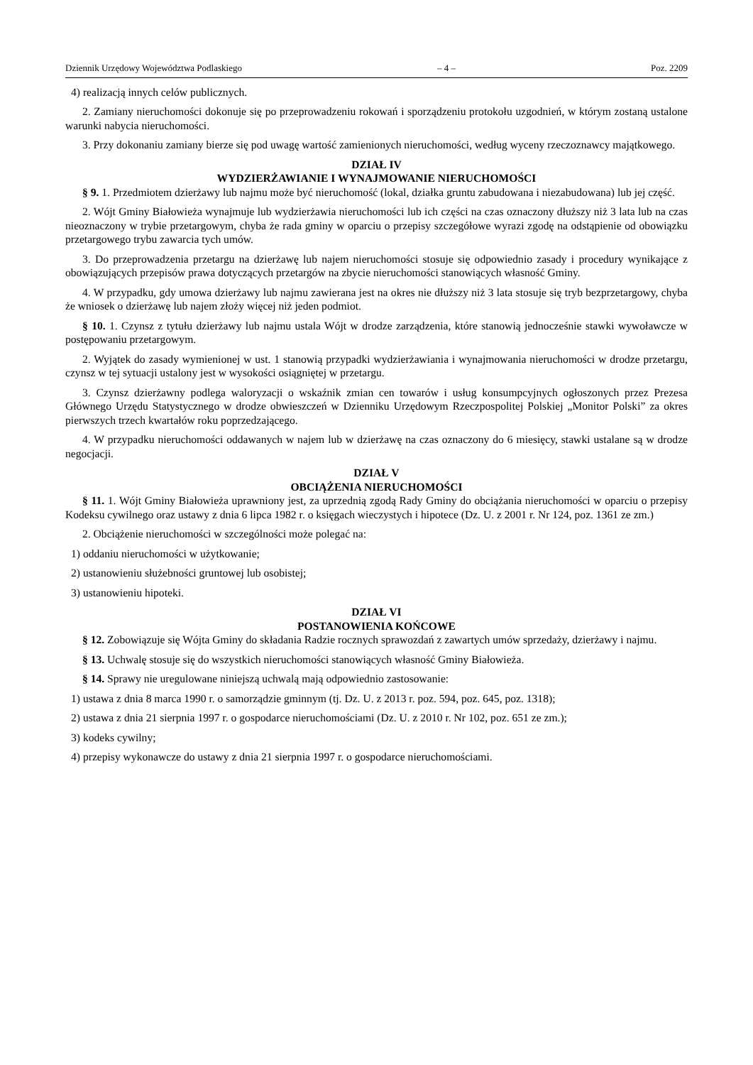Dziennik Urzędowy Województwa Podlaskiego – 4 – Poz. 2209
4) realizacją innych celów publicznych.
2. Zamiany nieruchomości dokonuje się po przeprowadzeniu rokowań i sporządzeniu protokołu uzgodnień, w którym zostaną ustalone warunki nabycia nieruchomości.
3. Przy dokonaniu zamiany bierze się pod uwagę wartość zamienionych nieruchomości, według wyceny rzeczoznawcy majątkowego.
DZIAŁ IV
WYDZIERŻAWIANIE I WYNAJMOWANIE NIERUCHOMOŚCI
§ 9. 1. Przedmiotem dzierżawy lub najmu może być nieruchomość (lokal, działka gruntu zabudowana i niezabudowana) lub jej część.
2. Wójt Gminy Białowieża wynajmuje lub wydzierżawia nieruchomości lub ich części na czas oznaczony dłuższy niż 3 lata lub na czas nieoznaczony w trybie przetargowym, chyba że rada gminy w oparciu o przepisy szczegółowe wyrazi zgodę na odstąpienie od obowiązku przetargowego trybu zawarcia tych umów.
3. Do przeprowadzenia przetargu na dzierżawę lub najem nieruchomości stosuje się odpowiednio zasady i procedury wynikające z obowiązujących przepisów prawa dotyczących przetargów na zbycie nieruchomości stanowiących własność Gminy.
4. W przypadku, gdy umowa dzierżawy lub najmu zawierana jest na okres nie dłuższy niż 3 lata stosuje się tryb bezprzetargowy, chyba że wniosek o dzierżawę lub najem złoży więcej niż jeden podmiot.
§ 10. 1. Czynsz z tytułu dzierżawy lub najmu ustala Wójt w drodze zarządzenia, które stanowią jednocześnie stawki wywoławcze w postępowaniu przetargowym.
2. Wyjątek do zasady wymienionej w ust. 1 stanowią przypadki wydzierżawiania i wynajmowania nieruchomości w drodze przetargu, czynsz w tej sytuacji ustalony jest w wysokości osiągniętej w przetargu.
3. Czynsz dzierżawny podlega waloryzacji o wskaźnik zmian cen towarów i usług konsumpcyjnych ogłoszonych przez Prezesa Głównego Urzędu Statystycznego w drodze obwieszczeń w Dzienniku Urzędowym Rzeczpospolitej Polskiej „Monitor Polski” za okres pierwszych trzech kwartałów roku poprzedzającego.
4. W przypadku nieruchomości oddawanych w najem lub w dzierżawę na czas oznaczony do 6 miesięcy, stawki ustalane są w drodze negocjacji.
DZIAŁ V
OBCIĄŻENIA NIERUCHOMOŚCI
§ 11. 1. Wójt Gminy Białowieża uprawniony jest, za uprzednią zgodą Rady Gminy do obciążania nieruchomości w oparciu o przepisy Kodeksu cywilnego oraz ustawy z dnia 6 lipca 1982 r. o księgach wieczystych i hipotece (Dz. U. z 2001 r. Nr 124, poz. 1361 ze zm.)
2. Obciążenie nieruchomości w szczególności może polegać na:
1) oddaniu nieruchomości w użytkowanie;
2) ustanowieniu służebności gruntowej lub osobistej;
3) ustanowieniu hipoteki.
DZIAŁ VI
POSTANOWIENIA KOŃCOWE
§ 12. Zobowiązuje się Wójta Gminy do składania Radzie rocznych sprawozdań z zawartych umów sprzedaży, dzierżawy i najmu.
§ 13. Uchwalę stosuje się do wszystkich nieruchomości stanowiących własność Gminy Białowieża.
§ 14. Sprawy nie uregulowane niniejszą uchwalą mają odpowiednio zastosowanie:
1) ustawa z dnia 8 marca 1990 r. o samorządzie gminnym (tj. Dz. U. z 2013 r. poz. 594, poz. 645, poz. 1318);
2) ustawa z dnia 21 sierpnia 1997 r. o gospodarce nieruchomościami (Dz. U. z 2010 r. Nr 102, poz. 651 ze zm.);
3) kodeks cywilny;
4) przepisy wykonawcze do ustawy z dnia 21 sierpnia 1997 r. o gospodarce nieruchomościami.